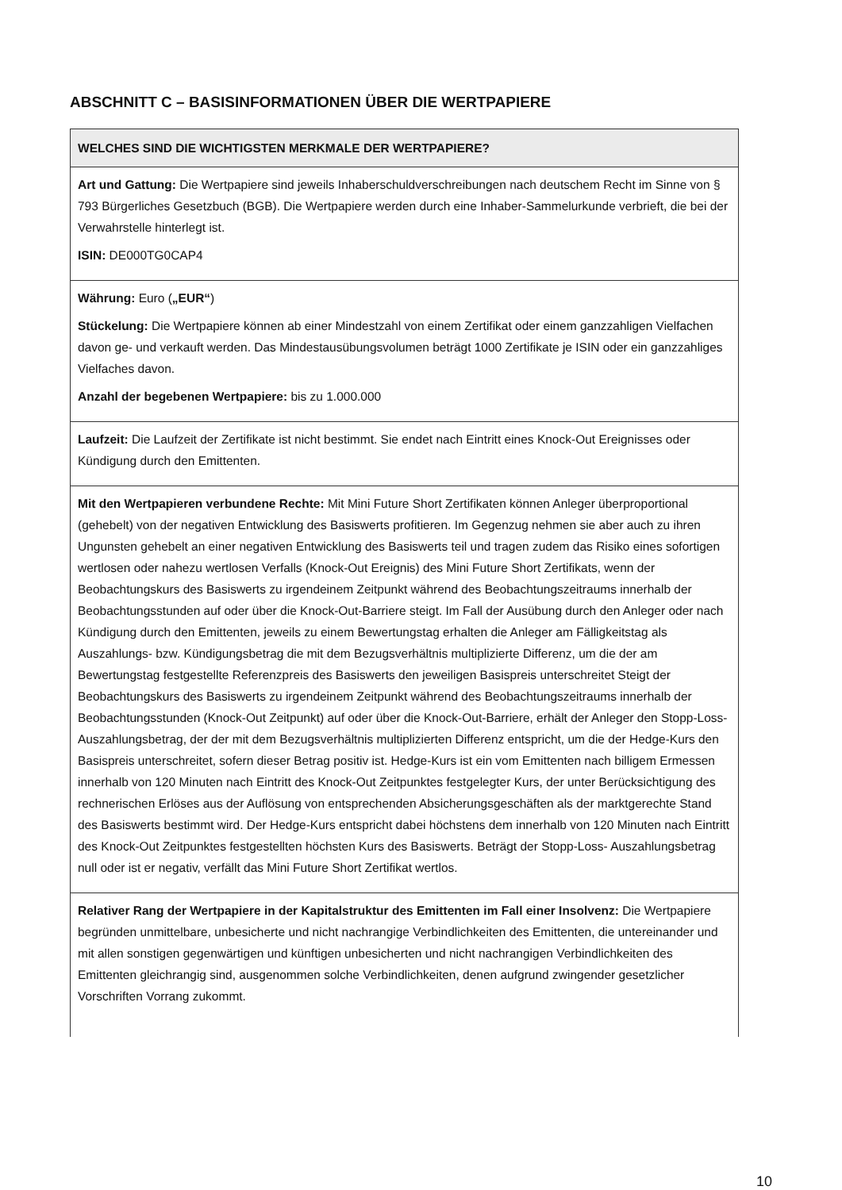ABSCHNITT C – BASISINFORMATIONEN ÜBER DIE WERTPAPIERE
| WELCHES SIND DIE WICHTIGSTEN MERKMALE DER WERTPAPIERE? |
| --- |
| Art und Gattung: Die Wertpapiere sind jeweils Inhaberschuldverschreibungen nach deutschem Recht im Sinne von § 793 Bürgerliches Gesetzbuch (BGB). Die Wertpapiere werden durch eine Inhaber-Sammelurkunde verbrieft, die bei der Verwahrstelle hinterlegt ist. ISIN: DE000TG0CAP4 |
| Währung: Euro ( „EUR“ ) Stückelung: Die Wertpapiere können ab einer Mindestzahl von einem Zertifikat oder einem ganzzahligen Vielfachen davon ge- und verkauft werden. Das Mindestausübungsvolumen beträgt 1000 Zertifikate je ISIN oder ein ganzzahliges Vielfaches davon. Anzahl der begebenen Wertpapiere: bis zu 1.000.000 |
| Laufzeit: Die Laufzeit der Zertifikate ist nicht bestimmt. Sie endet nach Eintritt eines Knock-Out Ereignisses oder Kündigung durch den Emittenten. |
| Mit den Wertpapieren verbundene Rechte: Mit Mini Future Short Zertifikaten können Anleger überproportional (gehebelt) von der negativen Entwicklung des Basiswerts profitieren. Im Gegenzug nehmen sie aber auch zu ihren Ungunsten gehebelt an einer negativen Entwicklung des Basiswerts teil und tragen zudem das Risiko eines sofortigen wertlosen oder nahezu wertlosen Verfalls (Knock-Out Ereignis) des Mini Future Short Zertifikats, wenn der Beobachtungskurs des Basiswerts zu irgendeinem Zeitpunkt während des Beobachtungszeitraums innerhalb der Beobachtungsstunden auf oder über die Knock-Out-Barriere steigt. Im Fall der Ausübung durch den Anleger oder nach Kündigung durch den Emittenten, jeweils zu einem Bewertungstag erhalten die Anleger am Fälligkeitstag als Auszahlungs- bzw. Kündigungsbetrag die mit dem Bezugsverhältnis multiplizierte Differenz, um die der am Bewertungstag festgestellte Referenzpreis des Basiswerts den jeweiligen Basispreis unterschreitet Steigt der Beobachtungskurs des Basiswerts zu irgendeinem Zeitpunkt während des Beobachtungszeitraums innerhalb der Beobachtungsstunden (Knock-Out Zeitpunkt) auf oder über die Knock-Out-Barriere, erhält der Anleger den Stopp-Loss- Auszahlungsbetrag, der der mit dem Bezugsverhältnis multiplizierten Differenz entspricht, um die der Hedge-Kurs den Basispreis unterschreitet, sofern dieser Betrag positiv ist. Hedge-Kurs ist ein vom Emittenten nach billigem Ermessen innerhalb von 120 Minuten nach Eintritt des Knock-Out Zeitpunktes festgelegter Kurs, der unter Berücksichtigung des rechnerischen Erlöses aus der Auflösung von entsprechenden Absicherungsgeschäften als der marktgerechte Stand des Basiswerts bestimmt wird. Der Hedge-Kurs entspricht dabei höchstens dem innerhalb von 120 Minuten nach Eintritt des Knock-Out Zeitpunktes festgestellten höchsten Kurs des Basiswerts. Beträgt der Stopp-Loss- Auszahlungsbetrag null oder ist er negativ, verfällt das Mini Future Short Zertifikat wertlos. |
| Relativer Rang der Wertpapiere in der Kapitalstruktur des Emittenten im Fall einer Insolvenz: Die Wertpapiere begründen unmittelbare, unbesicherte und nicht nachrangige Verbindlichkeiten des Emittenten, die untereinander und mit allen sonstigen gegenwärtigen und künftigen unbesicherten und nicht nachrangigen Verbindlichkeiten des Emittenten gleichrangig sind, ausgenommen solche Verbindlichkeiten, denen aufgrund zwingender gesetzlicher Vorschriften Vorrang zukommt. |
10